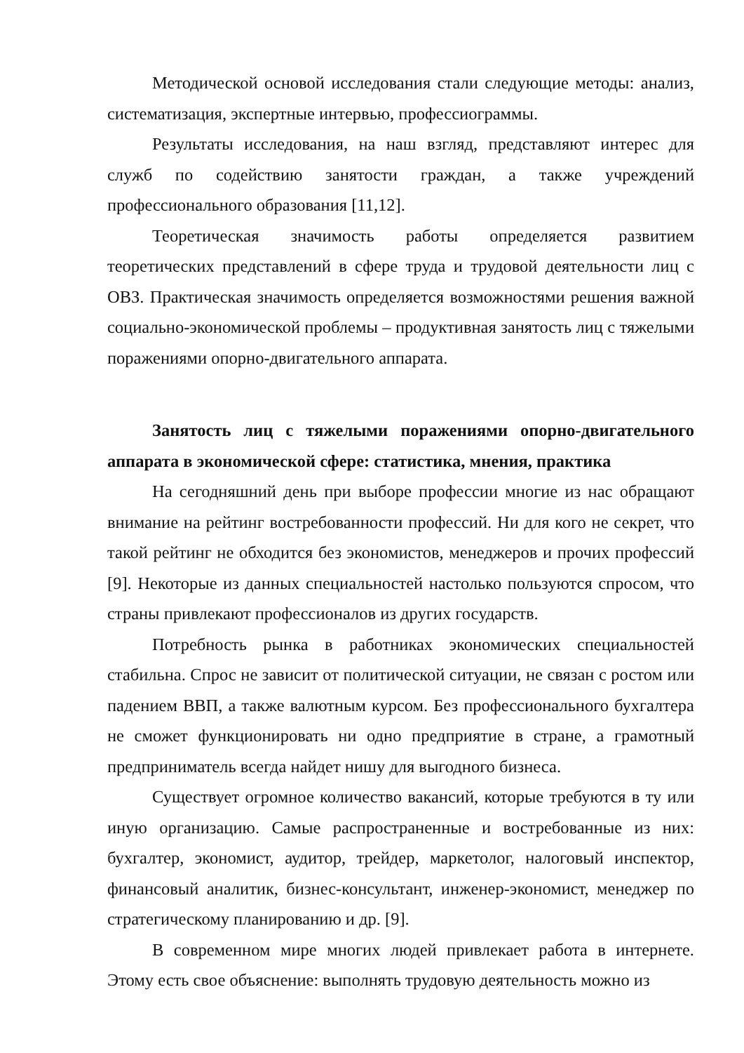Методической основой исследования стали следующие методы: анализ, систематизация, экспертные интервью, профессиограммы.
Результаты исследования, на наш взгляд, представляют интерес для служб по содействию занятости граждан, а также учреждений профессионального образования [11,12].
Теоретическая значимость работы определяется развитием теоретических представлений в сфере труда и трудовой деятельности лиц с ОВЗ. Практическая значимость определяется возможностями решения важной социально-экономической проблемы – продуктивная занятость лиц с тяжелыми поражениями опорно-двигательного аппарата.
Занятость лиц с тяжелыми поражениями опорно-двигательного аппарата в экономической сфере: статистика, мнения, практика
На сегодняшний день при выборе профессии многие из нас обращают внимание на рейтинг востребованности профессий. Ни для кого не секрет, что такой рейтинг не обходится без экономистов, менеджеров и прочих профессий [9]. Некоторые из данных специальностей настолько пользуются спросом, что страны привлекают профессионалов из других государств.
Потребность рынка в работниках экономических специальностей стабильна. Спрос не зависит от политической ситуации, не связан с ростом или падением ВВП, а также валютным курсом. Без профессионального бухгалтера не сможет функционировать ни одно предприятие в стране, а грамотный предприниматель всегда найдет нишу для выгодного бизнеса.
Существует огромное количество вакансий, которые требуются в ту или иную организацию. Самые распространенные и востребованные из них: бухгалтер, экономист, аудитор, трейдер, маркетолог, налоговый инспектор, финансовый аналитик, бизнес-консультант, инженер-экономист, менеджер по стратегическому планированию и др. [9].
В современном мире многих людей привлекает работа в интернете. Этому есть свое объяснение: выполнять трудовую деятельность можно из